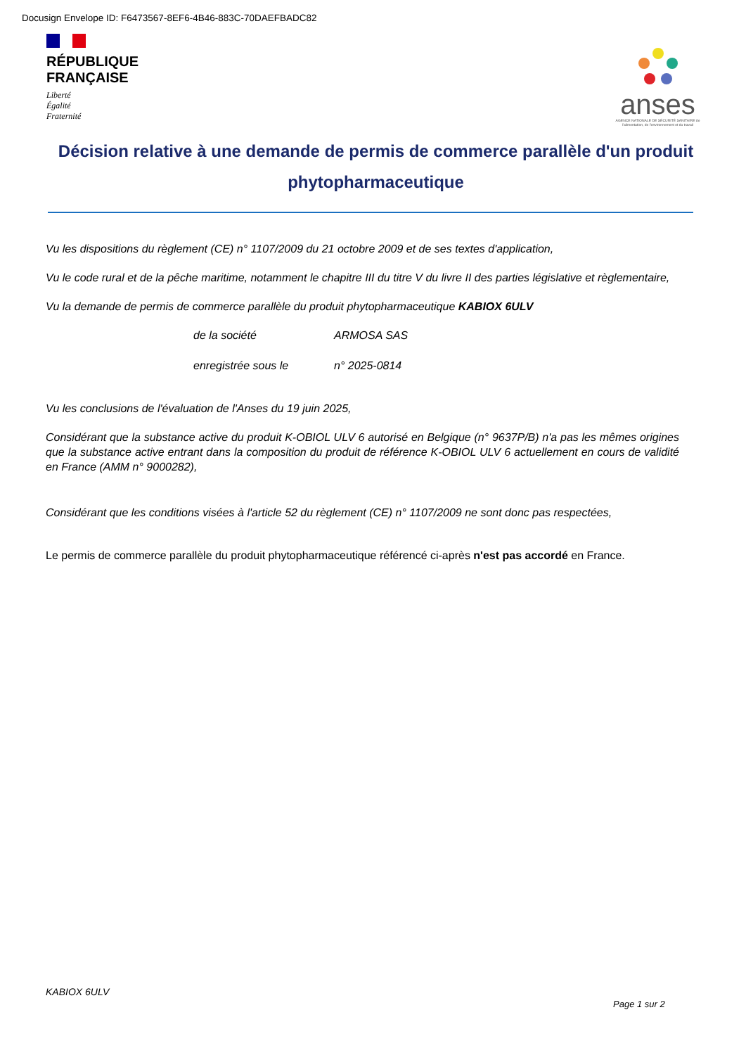Docusign Envelope ID: F6473567-8EF6-4B46-883C-70DAEFBADC82
RÉPUBLIQUE
FRANÇAISE
Liberté
Égalité
Fraternité
anses
AGENCE NATIONALE DE SÉCURITÉ SANITAIRE de l'alimentation, de l'environnement et du travail
Décision relative à une demande de permis de commerce parallèle d'un produit phytopharmaceutique
Vu les dispositions du règlement (CE) n° 1107/2009 du 21 octobre 2009 et de ses textes d'application,
Vu le code rural et de la pêche maritime, notamment le chapitre III du titre V du livre II des parties législative et règlementaire,
Vu la demande de permis de commerce parallèle du produit phytopharmaceutique KABIOX 6ULV
de la société ARMOSA SAS
enregistrée sous le n° 2025-0814
Vu les conclusions de l'évaluation de l'Anses du 19 juin 2025,
Considérant que la substance active du produit K-OBIOL ULV 6 autorisé en Belgique (n° 9637P/B) n'a pas les mêmes origines que la substance active entrant dans la composition du produit de référence K-OBIOL ULV 6 actuellement en cours de validité en France (AMM n° 9000282),
Considérant que les conditions visées à l'article 52 du règlement (CE) n° 1107/2009 ne sont donc pas respectées,
Le permis de commerce parallèle du produit phytopharmaceutique référencé ci-après n'est pas accordé en France.
KABIOX 6ULV
Page 1 sur 2